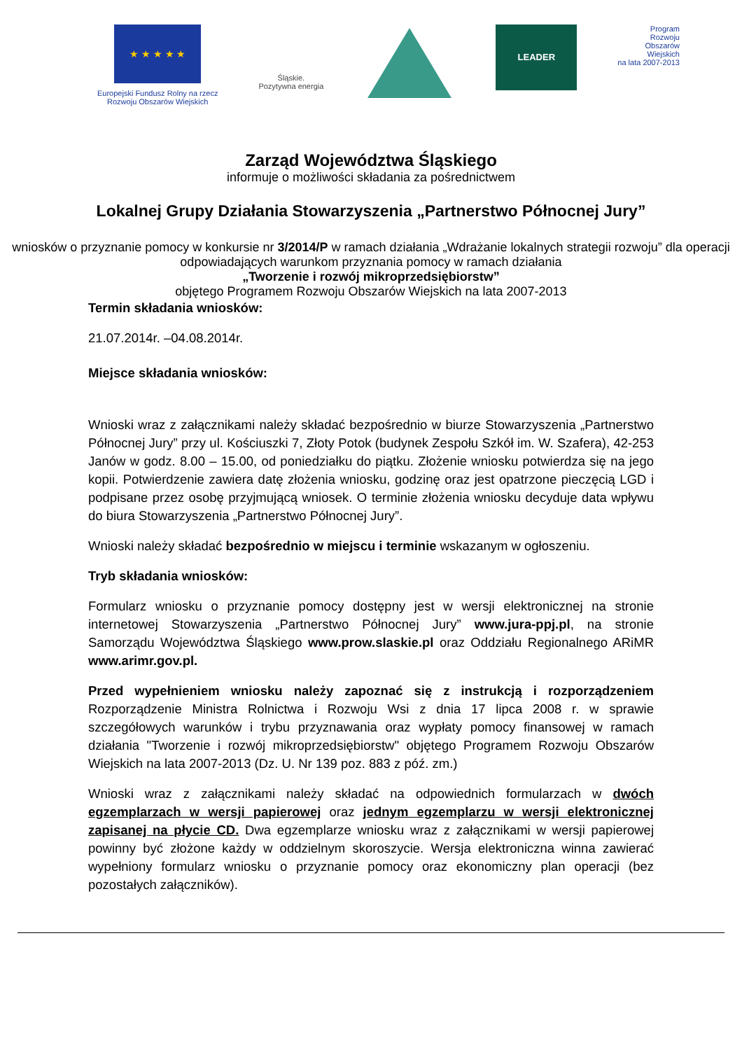★ ★ ★ ★ ★
Europejski Fundusz Rolny na rzecz
Rozwoju Obszarów Wiejskich
Śląskie.
Pozytywna energia
LEADER
Program
Rozwoju
Obszarów
Wiejskich
na lata 2007-2013
Zarząd Województwa Śląskiego
informuje o możliwości składania za pośrednictwem
Lokalnej Grupy Działania Stowarzyszenia „Partnerstwo Północnej Jury”
wniosków o przyznanie pomocy w konkursie nr 3/2014/P w ramach działania „Wdrażanie lokalnych strategii rozwoju” dla operacji odpowiadających warunkom przyznania pomocy w ramach działania
„Tworzenie i rozwój mikroprzedsiębiorstw”
objętego Programem Rozwoju Obszarów Wiejskich na lata 2007-2013
Termin składania wniosków:
21.07.2014r. –04.08.2014r.
Miejsce składania wniosków:
Wnioski wraz z załącznikami należy składać bezpośrednio w biurze Stowarzyszenia „Partnerstwo Północnej Jury” przy ul. Kościuszki 7, Złoty Potok (budynek Zespołu Szkół im. W. Szafera), 42-253 Janów w godz. 8.00 – 15.00, od poniedziałku do piątku. Złożenie wniosku potwierdza się na jego kopii. Potwierdzenie zawiera datę złożenia wniosku, godzinę oraz jest opatrzone pieczęcią LGD i podpisane przez osobę przyjmującą wniosek. O terminie złożenia wniosku decyduje data wpływu do biura Stowarzyszenia „Partnerstwo Północnej Jury”.
Wnioski należy składać bezpośrednio w miejscu i terminie wskazanym w ogłoszeniu.
Tryb składania wniosków:
Formularz wniosku o przyznanie pomocy dostępny jest w wersji elektronicznej na stronie internetowej Stowarzyszenia „Partnerstwo Północnej Jury” www.jura-ppj.pl, na stronie Samorządu Województwa Śląskiego www.prow.slaskie.pl oraz Oddziału Regionalnego ARiMR www.arimr.gov.pl.
Przed wypełnieniem wniosku należy zapoznać się z instrukcją i rozporządzeniem Rozporządzenie Ministra Rolnictwa i Rozwoju Wsi z dnia 17 lipca 2008 r. w sprawie szczegółowych warunków i trybu przyznawania oraz wypłaty pomocy finansowej w ramach działania "Tworzenie i rozwój mikroprzedsiębiorstw" objętego Programem Rozwoju Obszarów Wiejskich na lata 2007-2013 (Dz. U. Nr 139 poz. 883 z póź. zm.)
Wnioski wraz z załącznikami należy składać na odpowiednich formularzach w dwóch egzemplarzach w wersji papierowej oraz jednym egzemplarzu w wersji elektronicznej zapisanej na płycie CD. Dwa egzemplarze wniosku wraz z załącznikami w wersji papierowej powinny być złożone każdy w oddzielnym skoroszycie. Wersja elektroniczna winna zawierać wypełniony formularz wniosku o przyznanie pomocy oraz ekonomiczny plan operacji (bez pozostałych załączników).